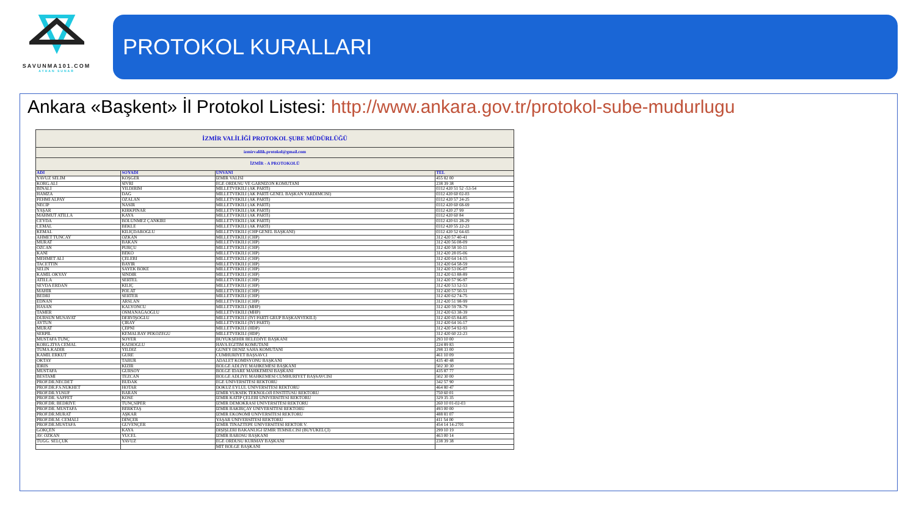SAVUNMA101.COM
AYHAN SUNAR
PROTOKOL KURALLARI
Ankara «Başkent» İl Protokol Listesi: http://www.ankara.gov.tr/protokol-sube-mudurlugu
| İZMİR VALİLİĞİ PROTOKOL ŞUBE MÜDÜRLÜĞÜ | | | |
| izmirvalilik.protokol@gmail.com | | | |
| İZMİR - A PROTOKOLÜ | | | |
| ADI | SOYADI | ÜNVANI | TEL |
| YAVUZ SELİM | KÖŞGER | İZMİR VALİSİ | 455 82 00 |
| KORG.ALİ | SİVRİ | EGE ORDUSU VE GARNİZON KOMUTANI | 238 39 38 |
| BİNALİ | YILDIRIM | MİLLETVEKİLİ (AK PARTİ) | 0312 420 51 52 -53-54 |
| HAMZA | DAĞ | MİLLETVEKİLİ (AK PARTİ GENEL BAŞKAN YARDIMCISI) | 0312 420 60 02-03 |
| FEHMİ ALPAY | ÖZALAN | MİLLETVEKİLİ (AK PARTİ) | 0312 420 57 24-25 |
| NECİP | NASIR | MİLLETVEKİLİ (AK PARTİ) | 0312 420 60 68-69 |
| YAŞAR | KIRKPINAR | MİLLETVEKİLİ (AK PARTİ) | 0312 420 27 99 |
| MAHMUT ATİLLA | KAYA | MİLLETVEKİLİ (AK PARTİ) | 0312 420 60 84 |
| CEYDA | BÖLÜNMEZ ÇANKIRI | MİLLETVEKİLİ (AK PARTİ) | 0312 420 61 28-29 |
| CEMAL | BEKLE | MİLLETVEKİLİ (AK PARTİ) | 0312 420 55 22-23 |
| KEMAL | KILIÇDAROĞLU | MİLLETVEKİLİ (CHP GENEL BAŞKANI) | 0312 420 52 64-65 |
| AHMET TUNCAY | ÖZKAN | MİLLETVEKİLİ (CHP) | 312 420 57 40-41 |
| MURAT | BAKAN | MİLLETVEKİLİ (CHP) | 312 420 56 08-09 |
| ÖZCAN | PURÇU | MİLLETVEKİLİ (CHP) | 312 420 58 10-11 |
| KANİ | BEKO | MİLLETVEKİLİ (CHP) | 312 420 28 05-06 |
| MEHMET ALİ | ÇELEBİ | MİLLETVEKİLİ (CHP) | 312 420 64 14-15 |
| TACETTİN | BAYIR | MİLLETVEKİLİ (CHP) | 312 420 64 58-59 |
| SELİN | SAYEK BÖKE | MİLLETVEKİLİ (CHP) | 312 420 53 06-07 |
| KAMİL OKYAY | SINDIR | MİLLETVEKİLİ (CHP) | 312 420 63 88-89 |
| ATİLLA | SERTEL | MİLLETVEKİLİ (CHP) | 312 420 57 96-97 |
| SEVDA ERDAN | KILIÇ | MİLLETVEKİLİ (CHP) | 312 420 53 52-53 |
| MAHİR | POLAT | MİLLETVEKİLİ (CHP) | 312 420 57 50-51 |
| BEDRİ | SERTER | MİLLETVEKİLİ (CHP) | 312 420 62 74-75 |
| EDNAN | ARSLAN | MİLLETVEKİLİ (CHP) | 312 420 51 98-99 |
| HASAN | KALYONCU | MİLLETVEKİLİ (MHP) | 312 420 59 78-79 |
| TAMER | OSMANAĞAOĞLU | MİLLETVEKİLİ (MHP) | 312 420 63 38-39 |
| DURSUN MUSAVAT | DERVİŞOĞLU | MİLLETVEKİLİ (İYİ PARTİ GRUP BAŞKANVEKİLİ) | 312 420 65 84-85 |
| AYTUN | ÇIRAY | MİLLETVEKİLİ (İYİ PARTİ) | 312 420 64 16-17 |
| MURAT | ÇEPNİ | MİLLETVEKİLİ (HDP) | 312 420 54 92-93 |
| SERPİL | KEMALBAY PEKÖZEGÜ | MİLLETVEKİLİ (HDP) | 312 420 60 22-23 |
| MUSTAFA TUNÇ | SOYER | BÜYÜKŞEHİR BELEDİYE BAŞKANI | 293 10 00 |
| KORG.ZİYA CEMAL | KADIOĞLU | HAVA EĞİTİM KOMUTANI | 224 89 83 |
| TÜMA.KADİR | YILDIZ | GÜNEY DENİZ SAHA KOMUTANI | 298 33 00 |
| KAMİL ERKUT | GÜRE | CUMHURİYET BAŞSAVCI | 461 10 09 |
| OKTAY | TABUR | ADALET KOMİSYONU BAŞKANI | 435 40 48 |
| İDRİS | KİZİR | BÖLGE ADLİYE MAHKEMESİ BAŞKANI | 502 30 30 |
| MUSTAFA | GÜRSOY | BÖLGE İDARE MAHKEMESİ BAŞKANI | 435 87 77 |
| BESTAMİ | TEZCAN | BÖLGE ADLİYE MAHKEMESİ CUMHURİYET BAŞSAVCISI | 502 30 00 |
| PROF.DR.NECDET | BUDAK | EGE ÜNİVERSİTESİ REKTÖRÜ | 342 57 90 |
| PROF.DR.F.S.NÜKHET | HOTAR | DOKUZ EYLÜL ÜNİVERSİTESİ REKTÖRÜ | 464 80 47 |
| PROF.DR.YUSUF | BARAN | İZMİR YÜKSEK TEKNOLOJİ ENSTİTÜSÜ REKTÖRÜ | 750 60 01 |
| PROF.DR. SAFFET | KÖSE | İZMİR KATİP ÇELEBİ ÜNİVERSİTESİ REKTÖRÜ | 329 35 35 |
| PROF.DR. BEDRİYE | TUNÇSİPER | İZMİR DEMOKRASİ ÜNİVERSİTESİ REKTÖRÜ | 260 10 01-02-03 |
| PROF.DR. MUSTAFA | BERKTAŞ | İZMİR BAKIRÇAY ÜNİVERSİTESİ REKTÖRÜ | 493 00 00 |
| PROF.DR.MURAT | AŞKAR | İZMİR EKONOMİ ÜNİVERSİTESİ REKTÖRÜ | 488 81 07 |
| PROF.DR.M. CEMALİ | DİNÇER | YAŞAR ÜNİVERSİTESİ REKTÖRÜ | 411 54 00 |
| PROF.DR.MUSTAFA | GÜVENÇER | İZMİR TINAZTEPE ÜNİVERSİTESİ REKTÖR V. | 454 14 14-2701 |
| GÖKÇEN | KAYA | DIŞİŞLERİ BAKANLIĞI İZMİR TEMSİLCİSİ (BÜYÜKELÇİ) | 299 10 19 |
| AV. ÖZKAN | YÜCEL | İZMİR BAROSU BAŞKANI | 463 00 14 |
| TUĞG. SELÇUK | YAVUZ | EGE ORDUSU KURMAY BAŞKANI | 238 39 38 |
| | | MİT BÖLGE BAŞKANI | |